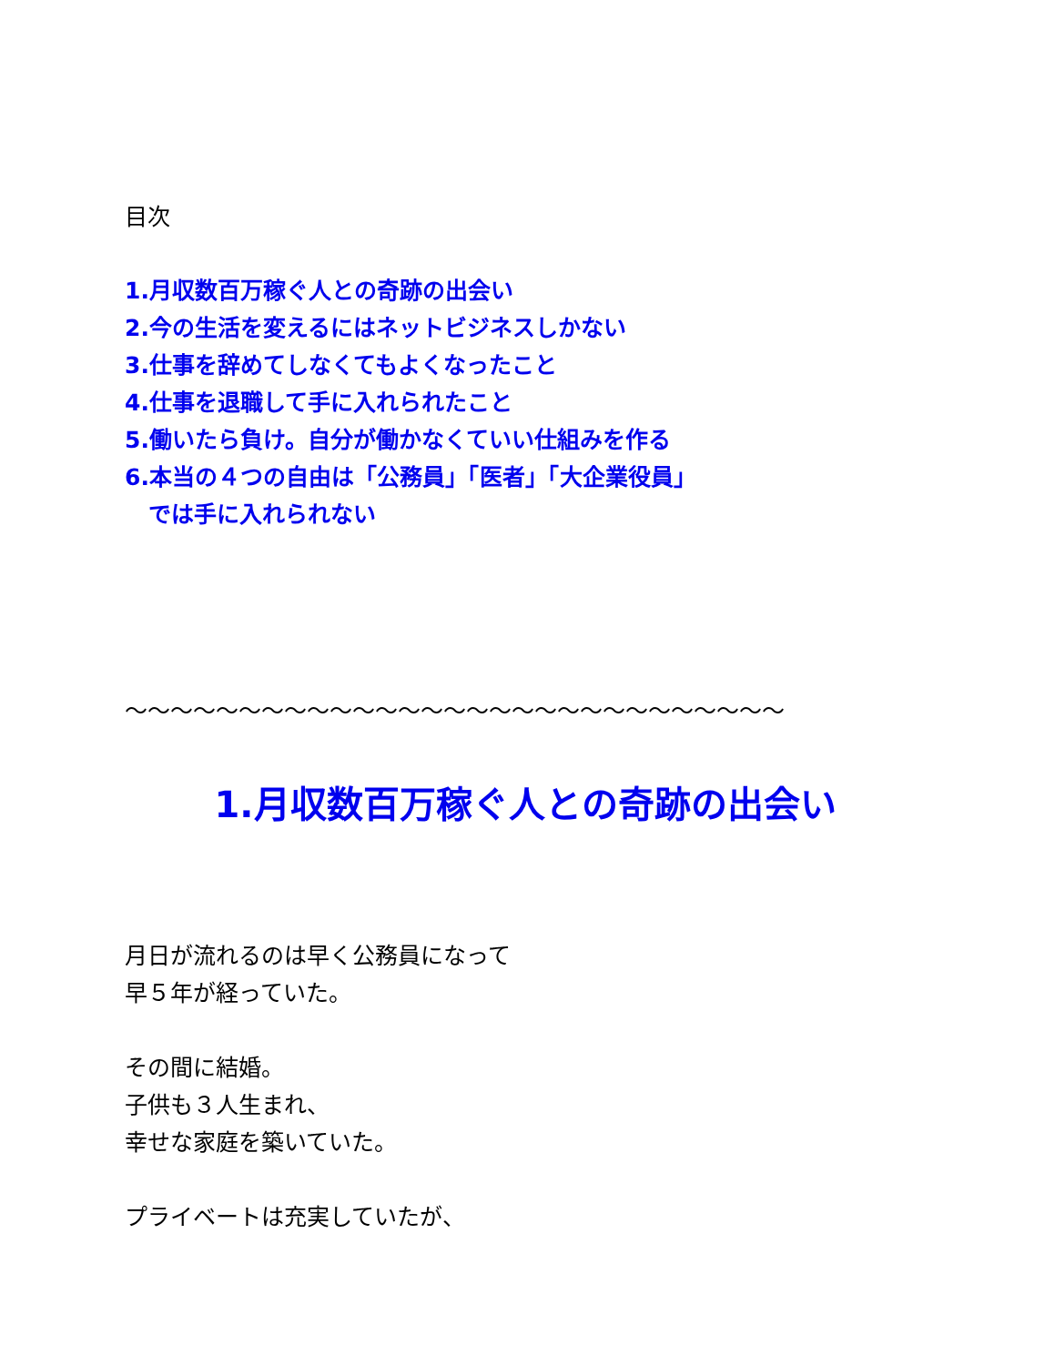目次
1.月収数百万稼ぐ人との奇跡の出会い
2.今の生活を変えるにはネットビジネスしかない
3.仕事を辞めてしなくてもよくなったこと
4.仕事を退職して手に入れられたこと
5.働いたら負け。自分が働かなくていい仕組みを作る
6.本当の４つの自由は「公務員」「医者」「大企業役員」
では手に入れられない
～～～～～～～～～～～～～～～～～～～～～～～～～～～～～
1.月収数百万稼ぐ人との奇跡の出会い
月日が流れるのは早く公務員になって
早５年が経っていた。
その間に結婚。
子供も３人生まれ、
幸せな家庭を築いていた。
プライベートは充実していたが、